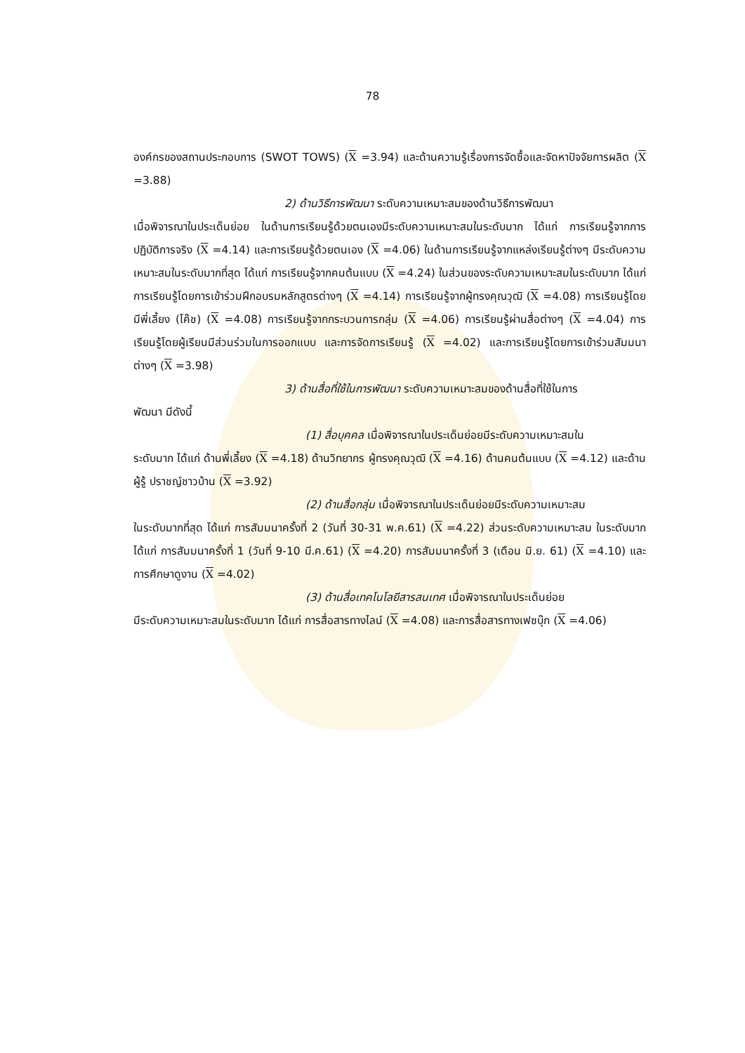78
องค์กรของสถานประกอบการ (SWOT TOWS) (X =3.94) และด้านความรู้เรื่องการจัดซื้อและจัดหาปัจจัยการผลิต (X =3.88)
2) ด้านวิธีการพัฒนา ระดับความเหมาะสมของด้านวิธีการพัฒนา
เมื่อพิจารณาในประเด็นย่อย ในด้านการเรียนรู้ด้วยตนเองมีระดับความเหมาะสมในระดับมาก ได้แก่ การเรียนรู้จากการปฏิบัติการจริง (X =4.14) และการเรียนรู้ด้วยตนเอง (X =4.06) ในด้านการเรียนรู้จากแหล่งเรียนรู้ต่างๆ มีระดับความเหมาะสมในระดับมากที่สุด ได้แก่ การเรียนรู้จากคนต้นแบบ (X =4.24) ในส่วนของระดับความเหมาะสมในระดับมาก ได้แก่ การเรียนรู้โดยการเข้าร่วมฝึกอบรมหลักสูตรต่างๆ (X =4.14) การเรียนรู้จากผู้ทรงคุณวุฒิ (X =4.08) การเรียนรู้โดยมีพี่เลี้ยง (โค๊ช) (X =4.08) การเรียนรู้จากกระบวนการกลุ่ม (X =4.06) การเรียนรู้ผ่านสื่อต่างๆ (X =4.04) การเรียนรู้โดยผู้เรียนมีส่วนร่วมในการออกแบบ และการจัดการเรียนรู้ (X =4.02) และการเรียนรู้โดยการเข้าร่วมสัมมนาต่างๆ (X =3.98)
3) ด้านสื่อที่ใช้ในการพัฒนา ระดับความเหมาะสมของด้านสื่อที่ใช้ในการ
พัฒนา มีดังนี้
(1) สื่อบุคคล เมื่อพิจารณาในประเด็นย่อยมีระดับความเหมาะสมใน
ระดับมาก ได้แก่ ด้านพี่เลี้ยง (X =4.18) ด้านวิทยากร ผู้ทรงคุณวุฒิ (X =4.16) ด้านคนต้นแบบ (X =4.12) และด้านผู้รู้ ปราชญ์ชาวบ้าน (X =3.92)
(2) ด้านสื่อกลุ่ม เมื่อพิจารณาในประเด็นย่อยมีระดับความเหมาะสม
ในระดับมากที่สุด ได้แก่ การสัมมนาครั้งที่ 2 (วันที่ 30-31 พ.ค.61) (X =4.22) ส่วนระดับความเหมาะสม ในระดับมาก ได้แก่ การสัมมนาครั้งที่ 1 (วันที่ 9-10 มี.ค.61) (X =4.20) การสัมมนาครั้งที่ 3 (เดือน มิ.ย. 61) (X =4.10) และการศึกษาดูงาน (X =4.02)
(3) ด้านสื่อเทคโนโลยีสารสนเทศ เมื่อพิจารณาในประเด็นย่อย
มีระดับความเหมาะสมในระดับมาก ได้แก่ การสื่อสารทางไลน์ (X =4.08) และการสื่อสารทางเฟซบุ๊ก (X =4.06)